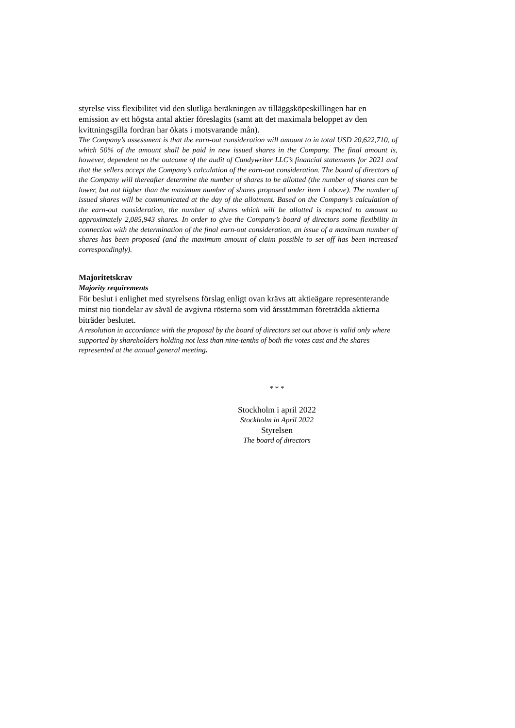styrelse viss flexibilitet vid den slutliga beräkningen av tilläggsköpeskillingen har en emission av ett högsta antal aktier föreslagits (samt att det maximala beloppet av den kvittningsgilla fordran har ökats i motsvarande mån).
The Company’s assessment is that the earn-out consideration will amount to in total USD 20,622,710, of which 50% of the amount shall be paid in new issued shares in the Company. The final amount is, however, dependent on the outcome of the audit of Candywriter LLC’s financial statements for 2021 and that the sellers accept the Company’s calculation of the earn-out consideration. The board of directors of the Company will thereafter determine the number of shares to be allotted (the number of shares can be lower, but not higher than the maximum number of shares proposed under item 1 above). The number of issued shares will be communicated at the day of the allotment. Based on the Company’s calculation of the earn-out consideration, the number of shares which will be allotted is expected to amount to approximately 2,085,943 shares. In order to give the Company’s board of directors some flexibility in connection with the determination of the final earn-out consideration, an issue of a maximum number of shares has been proposed (and the maximum amount of claim possible to set off has been increased correspondingly).
Majoritetskrav
Majority requirements
För beslut i enlighet med styrelsens förslag enligt ovan krävs att aktieägare representerande minst nio tiondelar av såväl de avgivna rösterna som vid årsstämman företrädda aktierna biträder beslutet.
A resolution in accordance with the proposal by the board of directors set out above is valid only where supported by shareholders holding not less than nine-tenths of both the votes cast and the shares represented at the annual general meeting.
* * *
Stockholm i april 2022
Stockholm in April 2022
Styrelsen
The board of directors